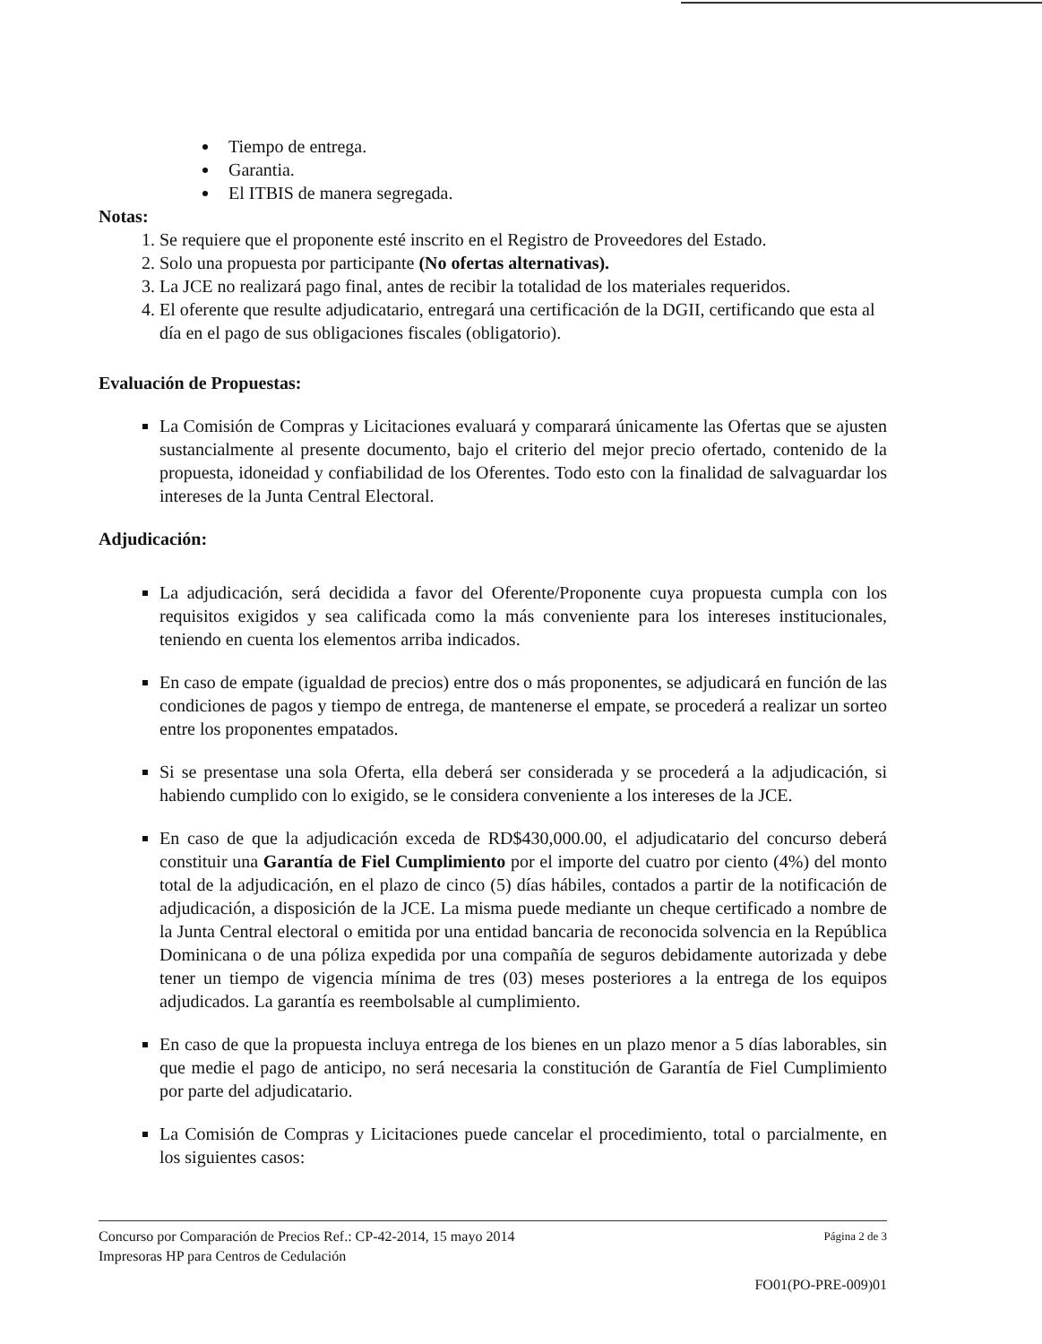Tiempo de entrega.
Garantia.
El ITBIS de manera segregada.
Notas:
1. Se requiere que el proponente esté inscrito en el Registro de Proveedores del Estado.
2. Solo una propuesta por participante (No ofertas alternativas).
3. La JCE no realizará pago final, antes de recibir la totalidad de los materiales requeridos.
4. El oferente que resulte adjudicatario, entregará una certificación de la DGII, certificando que esta al día en el pago de sus obligaciones fiscales (obligatorio).
Evaluación de Propuestas:
La Comisión de Compras y Licitaciones evaluará y comparará únicamente las Ofertas que se ajusten sustancialmente al presente documento, bajo el criterio del mejor precio ofertado, contenido de la propuesta, idoneidad y confiabilidad de los Oferentes. Todo esto con la finalidad de salvaguardar los intereses de la Junta Central Electoral.
Adjudicación:
La adjudicación, será decidida a favor del Oferente/Proponente cuya propuesta cumpla con los requisitos exigidos y sea calificada como la más conveniente para los intereses institucionales, teniendo en cuenta los elementos arriba indicados.
En caso de empate (igualdad de precios) entre dos o más proponentes, se adjudicará en función de las condiciones de pagos y tiempo de entrega, de mantenerse el empate, se procederá a realizar un sorteo entre los proponentes empatados.
Si se presentase una sola Oferta, ella deberá ser considerada y se procederá a la adjudicación, si habiendo cumplido con lo exigido, se le considera conveniente a los intereses de la JCE.
En caso de que la adjudicación exceda de RD$430,000.00, el adjudicatario del concurso deberá constituir una Garantía de Fiel Cumplimiento por el importe del cuatro por ciento (4%) del monto total de la adjudicación, en el plazo de cinco (5) días hábiles, contados a partir de la notificación de adjudicación, a disposición de la JCE. La misma puede mediante un cheque certificado a nombre de la Junta Central electoral o emitida por una entidad bancaria de reconocida solvencia en la República Dominicana o de una póliza expedida por una compañía de seguros debidamente autorizada y debe tener un tiempo de vigencia mínima de tres (03) meses posteriores a la entrega de los equipos adjudicados. La garantía es reembolsable al cumplimiento.
En caso de que la propuesta incluya entrega de los bienes en un plazo menor a 5 días laborables, sin que medie el pago de anticipo, no será necesaria la constitución de Garantía de Fiel Cumplimiento por parte del adjudicatario.
La Comisión de Compras y Licitaciones puede cancelar el procedimiento, total o parcialmente, en los siguientes casos:
Concurso por Comparación de Precios Ref.: CP-42-2014, 15 mayo 2014 Página 2 de 3
Impresoras HP para Centros de Cedulación
FO01(PO-PRE-009)01